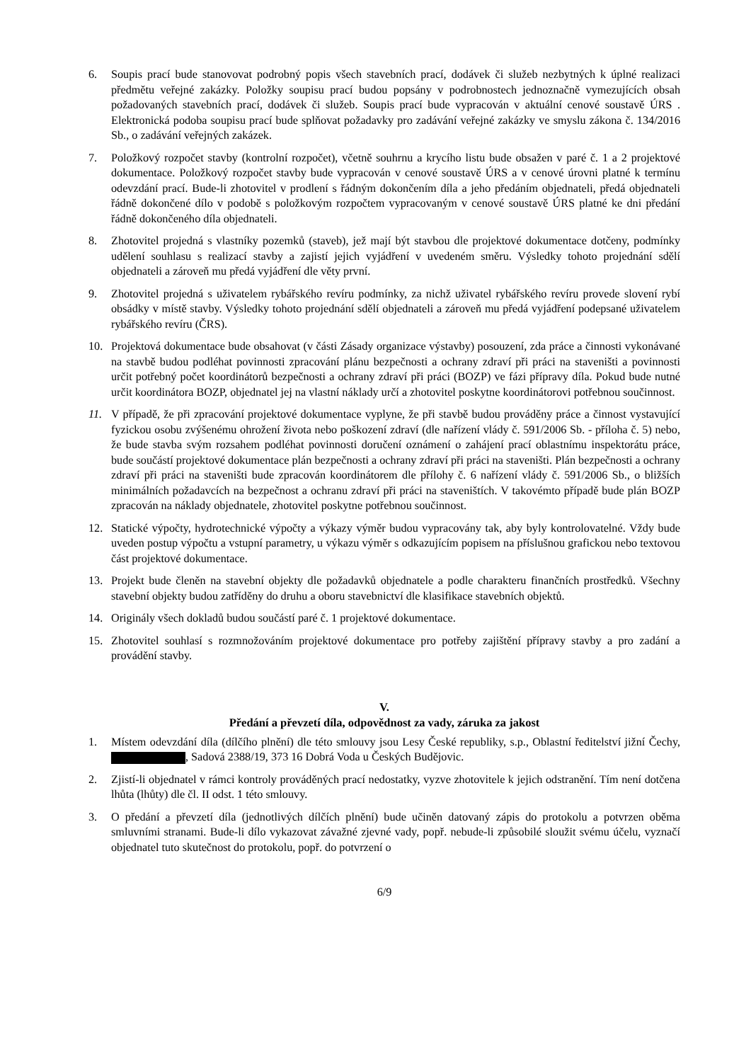6. Soupis prací bude stanovovat podrobný popis všech stavebních prací, dodávek či služeb nezbytných k úplné realizaci předmětu veřejné zakázky. Položky soupisu prací budou popsány v podrobnostech jednoznačně vymezujících obsah požadovaných stavebních prací, dodávek či služeb. Soupis prací bude vypracován v aktuální cenové soustavě ÚRS . Elektronická podoba soupisu prací bude splňovat požadavky pro zadávání veřejné zakázky ve smyslu zákona č. 134/2016 Sb., o zadávání veřejných zakázek.
7. Položkový rozpočet stavby (kontrolní rozpočet), včetně souhrnu a krycího listu bude obsažen v paré č. 1 a 2 projektové dokumentace. Položkový rozpočet stavby bude vypracován v cenové soustavě ÚRS a v cenové úrovni platné k termínu odevzdání prací. Bude-li zhotovitel v prodlení s řádným dokončením díla a jeho předáním objednateli, předá objednateli řádně dokončené dílo v podobě s položkovým rozpočtem vypracovaným v cenové soustavě ÚRS platné ke dni předání řádně dokončeného díla objednateli.
8. Zhotovitel projedná s vlastníky pozemků (staveb), jež mají být stavbou dle projektové dokumentace dotčeny, podmínky udělení souhlasu s realizací stavby a zajistí jejich vyjádření v uvedeném směru. Výsledky tohoto projednání sdělí objednateli a zároveň mu předá vyjádření dle věty první.
9. Zhotovitel projedná s uživatelem rybářského revíru podmínky, za nichž uživatel rybářského revíru provede slovení rybí obsádky v místě stavby. Výsledky tohoto projednání sdělí objednateli a zároveň mu předá vyjádření podepsané uživatelem rybářského revíru (ČRS).
10. Projektová dokumentace bude obsahovat (v části Zásady organizace výstavby) posouzení, zda práce a činnosti vykonávané na stavbě budou podléhat povinnosti zpracování plánu bezpečnosti a ochrany zdraví při práci na staveništi a povinnosti určit potřebný počet koordinátorů bezpečnosti a ochrany zdraví při práci (BOZP) ve fázi přípravy díla. Pokud bude nutné určit koordinátora BOZP, objednatel jej na vlastní náklady určí a zhotovitel poskytne koordinátorovi potřebnou součinnost.
11. V případě, že při zpracování projektové dokumentace vyplyne, že při stavbě budou prováděny práce a činnost vystavující fyzickou osobu zvýšenému ohrožení života nebo poškození zdraví (dle nařízení vlády č. 591/2006 Sb. - příloha č. 5) nebo, že bude stavba svým rozsahem podléhat povinnosti doručení oznámení o zahájení prací oblastnímu inspektorátu práce, bude součástí projektové dokumentace plán bezpečnosti a ochrany zdraví při práci na staveništi. Plán bezpečnosti a ochrany zdraví při práci na staveništi bude zpracován koordinátorem dle přílohy č. 6 nařízení vlády č. 591/2006 Sb., o bližších minimálních požadavcích na bezpečnost a ochranu zdraví při práci na staveništích. V takovémto případě bude plán BOZP zpracován na náklady objednatele, zhotovitel poskytne potřebnou součinnost.
12. Statické výpočty, hydrotechnické výpočty a výkazy výměr budou vypracovány tak, aby byly kontrolovatelné. Vždy bude uveden postup výpočtu a vstupní parametry, u výkazu výměr s odkazujícím popisem na příslušnou grafickou nebo textovou část projektové dokumentace.
13. Projekt bude členěn na stavební objekty dle požadavků objednatele a podle charakteru finančních prostředků. Všechny stavební objekty budou zatříděny do druhu a oboru stavebnictví dle klasifikace stavebních objektů.
14. Originály všech dokladů budou součástí paré č. 1 projektové dokumentace.
15. Zhotovitel souhlasí s rozmnožováním projektové dokumentace pro potřeby zajištění přípravy stavby a pro zadání a provádění stavby.
V.
Předání a převzetí díla, odpovědnost za vady, záruka za jakost
1. Místem odevzdání díla (dílčího plnění) dle této smlouvy jsou Lesy České republiky, s.p., Oblastní ředitelství jižní Čechy, , Sadová 2388/19, 373 16 Dobrá Voda u Českých Budějovic.
2. Zjistí-li objednatel v rámci kontroly prováděných prací nedostatky, vyzve zhotovitele k jejich odstranění. Tím není dotčena lhůta (lhůty) dle čl. II odst. 1 této smlouvy.
3. O předání a převzetí díla (jednotlivých dílčích plnění) bude učiněn datovaný zápis do protokolu a potvrzen oběma smluvními stranami. Bude-li dílo vykazovat závažné zjevné vady, popř. nebude-li způsobilé sloužit svému účelu, vyznačí objednatel tuto skutečnost do protokolu, popř. do potvrzení o
6/9